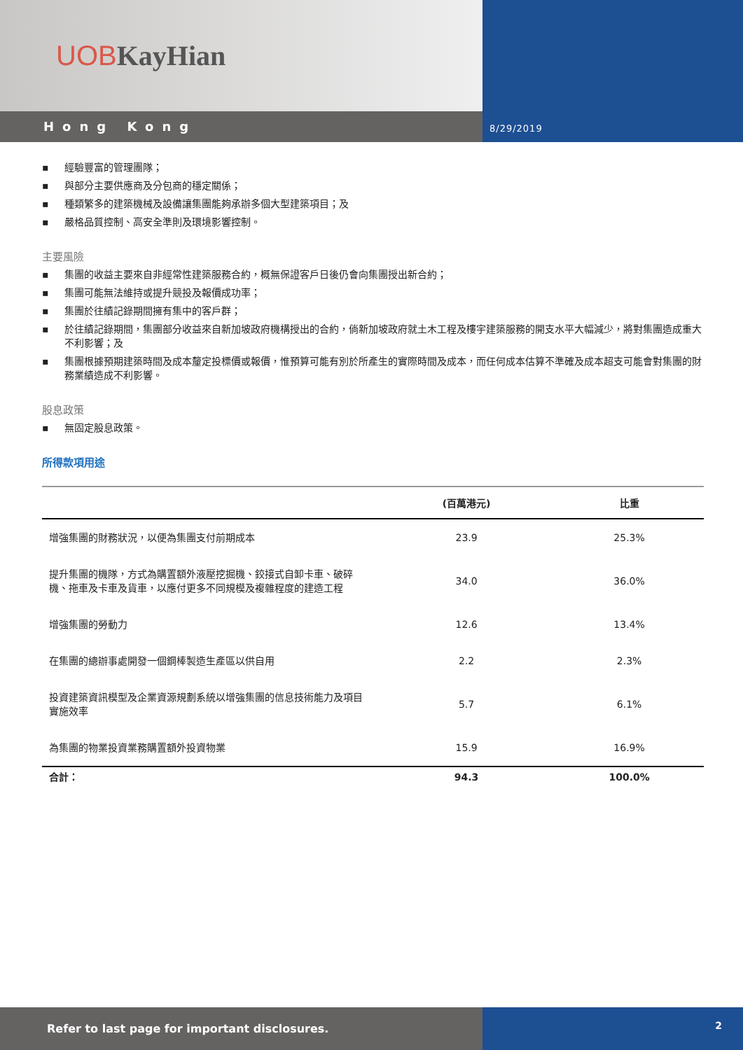UOB KayHian
Hong Kong
8/29/2019
▪ 經驗豐富的管理團隊；
▪ 與部分主要供應商及分包商的穩定關係；
▪ 種類繁多的建築機械及設備讓集團能夠承辦多個大型建築項目；及
▪ 嚴格品質控制、高安全準則及環境影響控制。
主要風險
▪ 集團的收益主要來自非經常性建築服務合約，概無保證客戶日後仍會向集團授出新合約；
▪ 集團可能無法維持或提升競投及報價成功率；
▪ 集團於往績記錄期間擁有集中的客戶群；
▪ 於往績記錄期間，集團部分收益來自新加坡政府機構授出的合約，倘新加坡政府就土木工程及樓宇建築服務的開支水平大幅減少，將對集團造成重大不利影響；及
▪ 集團根據預期建築時間及成本釐定投標價或報價，惟預算可能有別於所產生的實際時間及成本，而任何成本估算不準確及成本超支可能會對集團的財務業績造成不利影響。
股息政策
▪ 無固定股息政策。
所得款項用途
| | (百萬港元) | 比重 |
| --- | --- | --- |
| 增強集團的財務狀況，以便為集團支付前期成本 | 23.9 | 25.3% |
| 提升集團的機隊，方式為購置額外液壓挖掘機、鉸接式自卸卡車、破碎機、拖車及卡車及貨車，以應付更多不同規模及複雜程度的建造工程 | 34.0 | 36.0% |
| 增強集團的勞動力 | 12.6 | 13.4% |
| 在集團的總辦事處開發一個鋼棒製造生產區以供自用 | 2.2 | 2.3% |
| 投資建築資訊模型及企業資源規劃系統以增強集團的信息技術能力及項目實施效率 | 5.7 | 6.1% |
| 為集團的物業投資業務購置額外投資物業 | 15.9 | 16.9% |
| 合計： | 94.3 | 100.0% |
Refer to last page for important disclosures.
2